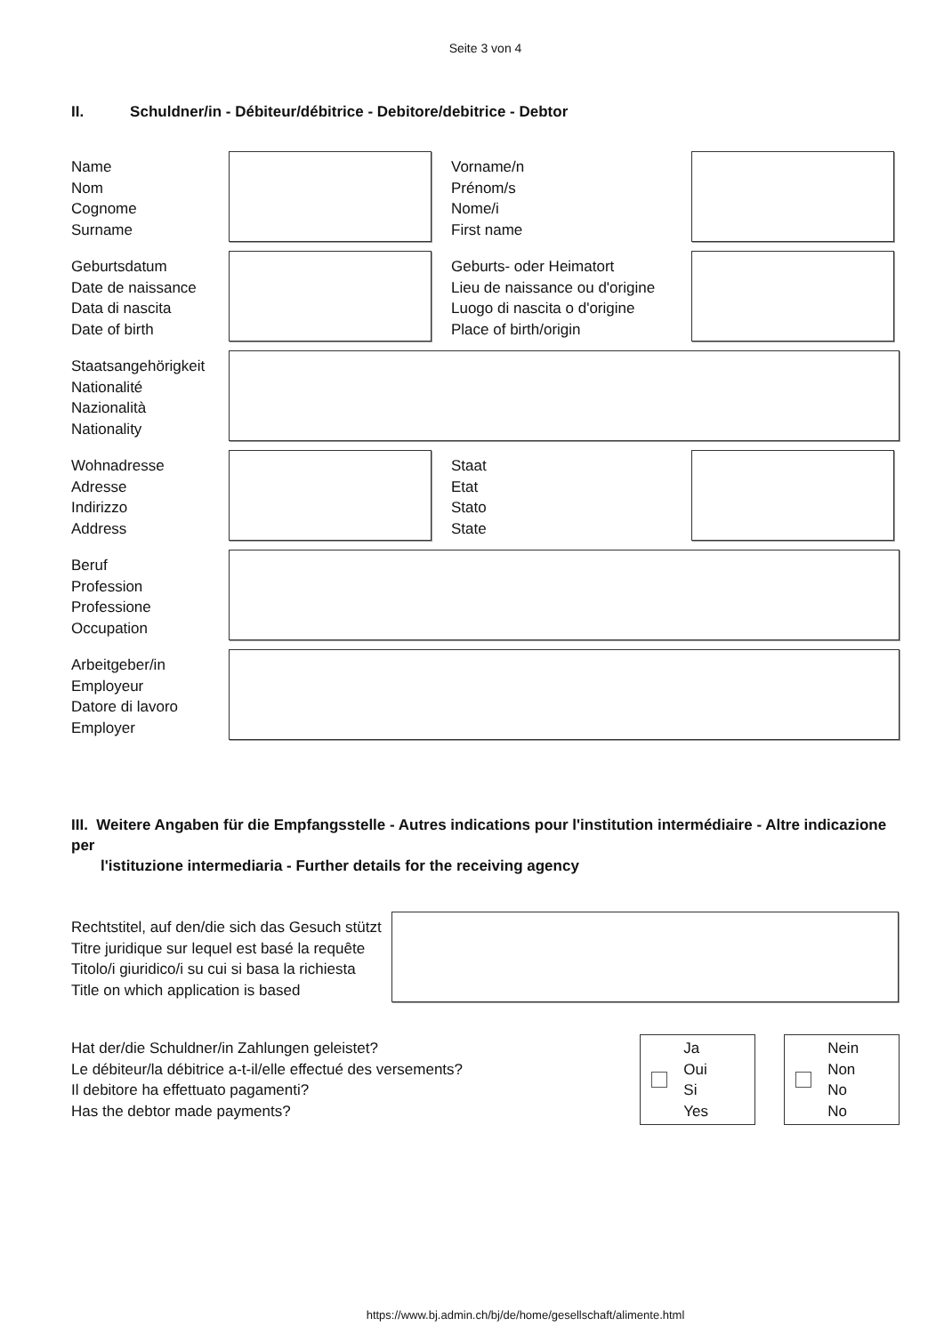Seite 3 von 4
II. Schuldner/in - Débiteur/débitrice - Debitore/debitrice - Debtor
Name
Nom
Cognome
Surname
Vorname/n
Prénom/s
Nome/i
First name
Geburtsdatum
Date de naissance
Data di nascita
Date of birth
Geburts- oder Heimatort
Lieu de naissance ou d'origine
Luogo di nascita o d'origine
Place of birth/origin
Staatsangehörigkeit
Nationalité
Nazionalità
Nationality
Wohnadresse
Adresse
Indirizzo
Address
Staat
Etat
Stato
State
Beruf
Profession
Professione
Occupation
Arbeitgeber/in
Employeur
Datore di lavoro
Employer
III. Weitere Angaben für die Empfangsstelle - Autres indications pour l'institution intermédiaire - Altre indicazione per
l'istituzione intermediaria - Further details for the receiving agency
Rechtstitel, auf den/die sich das Gesuch stützt
Titre juridique sur lequel est basé la requête
Titolo/i giuridico/i su cui si basa la richiesta
Title on which application is based
Hat der/die Schuldner/in Zahlungen geleistet?
Le débiteur/la débitrice a-t-il/elle effectué des versements?
Il debitore ha effettuato pagamenti?
Has the debtor made payments?
Ja
Oui
Si
Yes
Nein
Non
No
No
https://www.bj.admin.ch/bj/de/home/gesellschaft/alimente.html